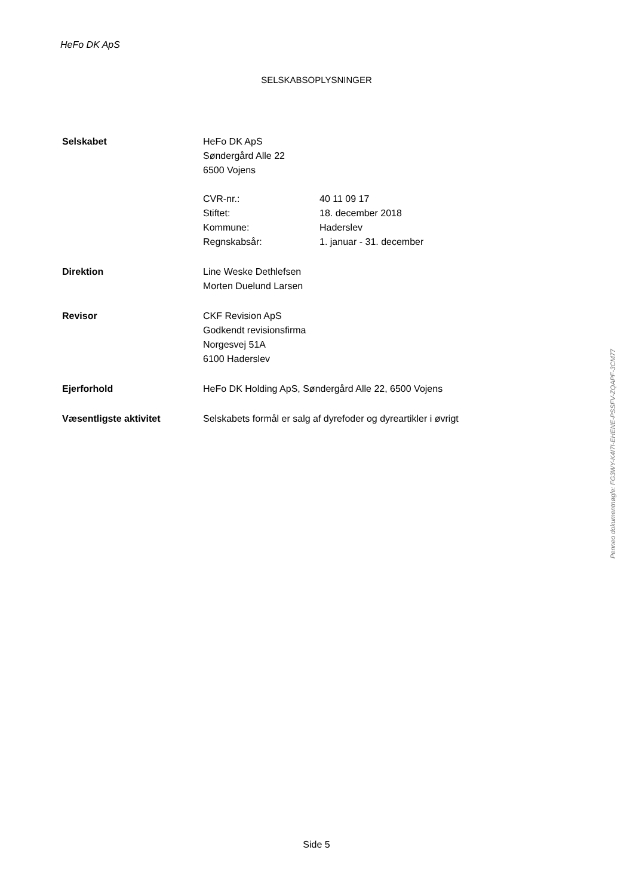HeFo DK ApS
SELSKABSOPLYSNINGER
Selskabet HeFo DK ApS
Søndergård Alle 22
6500 Vojens
CVR-nr.: 40 11 09 17
Stiftet: 18. december 2018
Kommune: Haderslev
Regnskabsår: 1. januar - 31. december
Direktion Line Weske Dethlefsen
Morten Duelund Larsen
Revisor CKF Revision ApS
Godkendt revisionsfirma
Norgesvej 51A
6100 Haderslev
Ejerforhold HeFo DK Holding ApS, Søndergård Alle 22, 6500 Vojens
Væsentligste aktivitet Selskabets formål er salg af dyrefoder og dyreartikler i øvrigt
Penneo dokumentnøgle: FG3WY-K4I7I-EHENE-PSSFV-ZQAPF-3CM77
Side 5